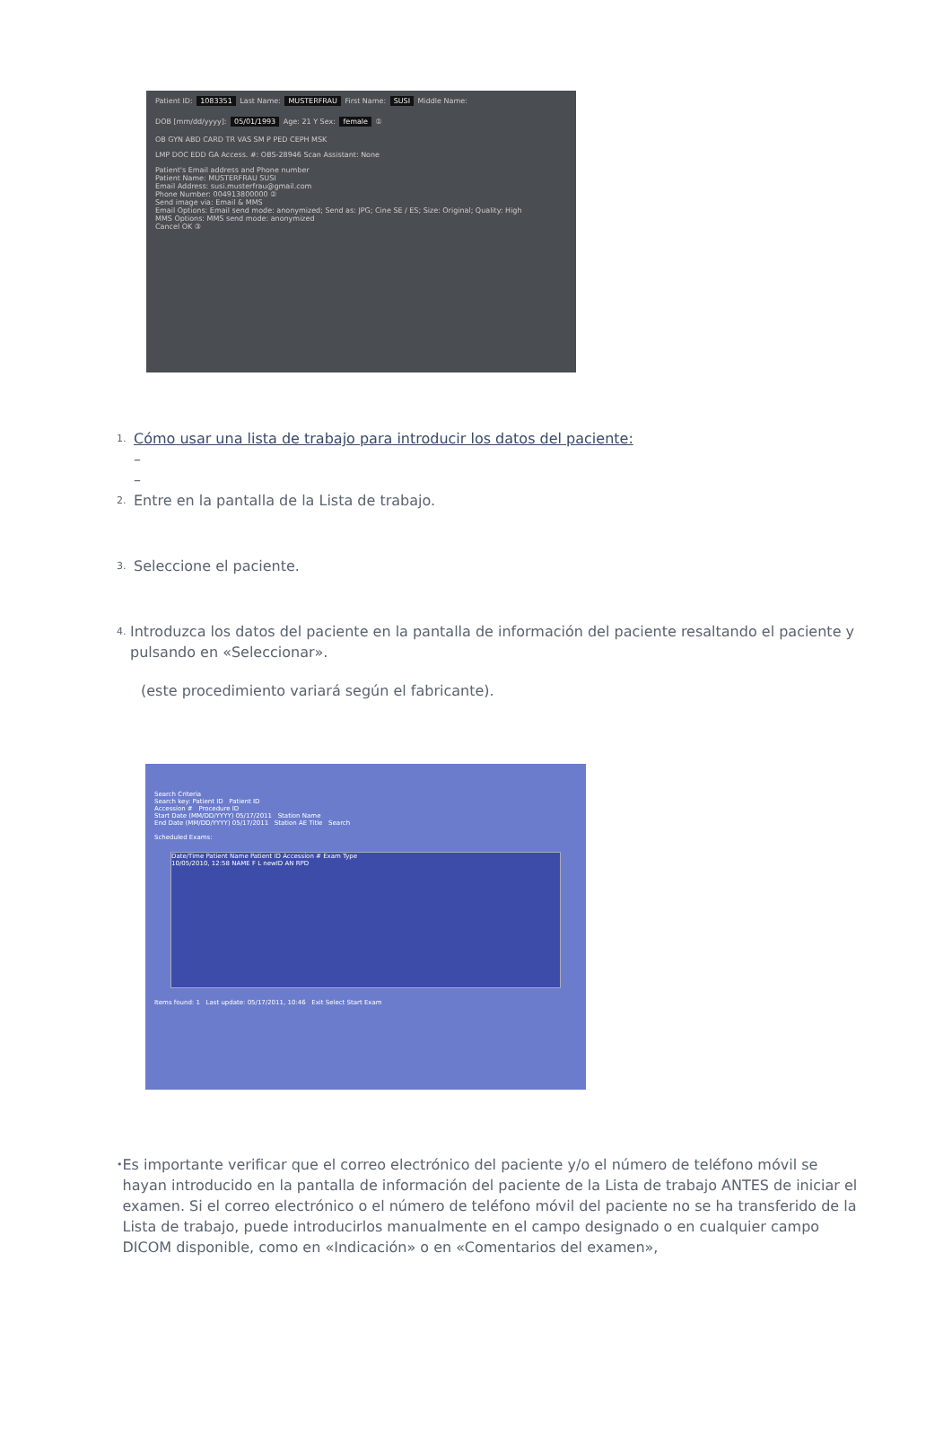Patient ID: 1083351 Last Name: MUSTERFRAU First Name: SUSI Middle Name:
DOB [mm/dd/yyyy]: 05/01/1993 Age: 21 Y Sex: female ①
OB GYN ABD CARD TR VAS SM P PED CEPH MSK
LMP DOC EDD GA Access. #: OBS-28946 Scan Assistant: None
Patient's Email address and Phone number
Patient Name: MUSTERFRAU SUSI
Email Address: susi.musterfrau@gmail.com
Phone Number: 004913800000 ②
Send image via: Email & MMS
Email Options: Email send mode: anonymized; Send as: JPG; Cine SE / ES; Size: Original; Quality: High
MMS Options: MMS send mode: anonymized
Cancel OK ③
1. Cómo usar una lista de trabajo para introducir los datos del paciente:
–
–
2. Entre en la pantalla de la Lista de trabajo.
3. Seleccione el paciente.
4. Introduzca los datos del paciente en la pantalla de información del paciente resaltando el paciente y pulsando en «Seleccionar».
(este procedimiento variará según el fabricante).
Search Criteria
Search key: Patient ID Patient ID
Accession # Procedure ID
Start Date (MM/DD/YYYY) 05/17/2011 Station Name
End Date (MM/DD/YYYY) 05/17/2011 Station AE Title Search
Scheduled Exams:
Date/Time Patient Name Patient ID Accession # Exam Type
10/05/2010, 12:58 NAME F L newID AN RPD
Items found: 1 Last update: 05/17/2011, 10:46 Exit Select Start Exam
• Es importante verificar que el correo electrónico del paciente y/o el número de teléfono móvil se hayan introducido en la pantalla de información del paciente de la Lista de trabajo ANTES de iniciar el examen. Si el correo electrónico o el número de teléfono móvil del paciente no se ha transferido de la Lista de trabajo, puede introducirlos manualmente en el campo designado o en cualquier campo DICOM disponible, como en «Indicación» o en «Comentarios del examen»,